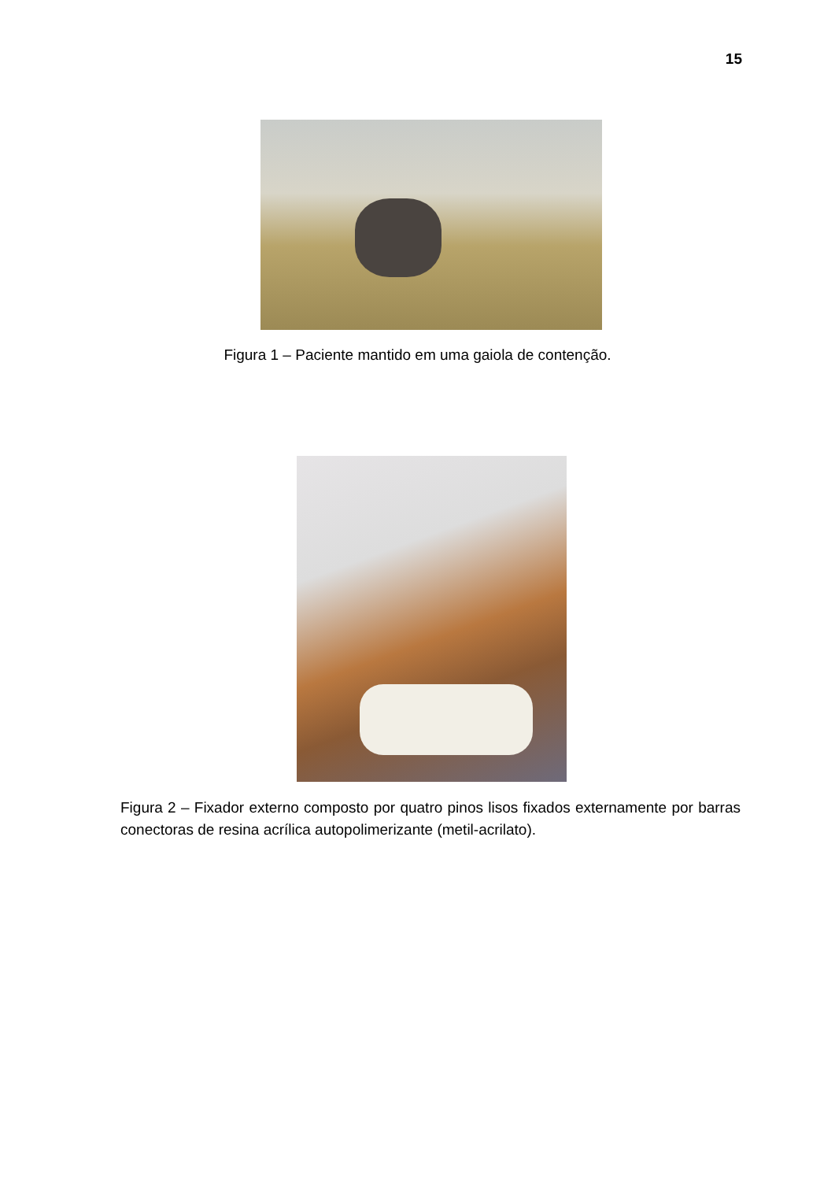15
Figura 1 – Paciente mantido em uma gaiola de contenção.
Figura 2 – Fixador externo composto por quatro pinos lisos fixados externamente por barras conectoras de resina acrílica autopolimerizante (metil-acrilato).